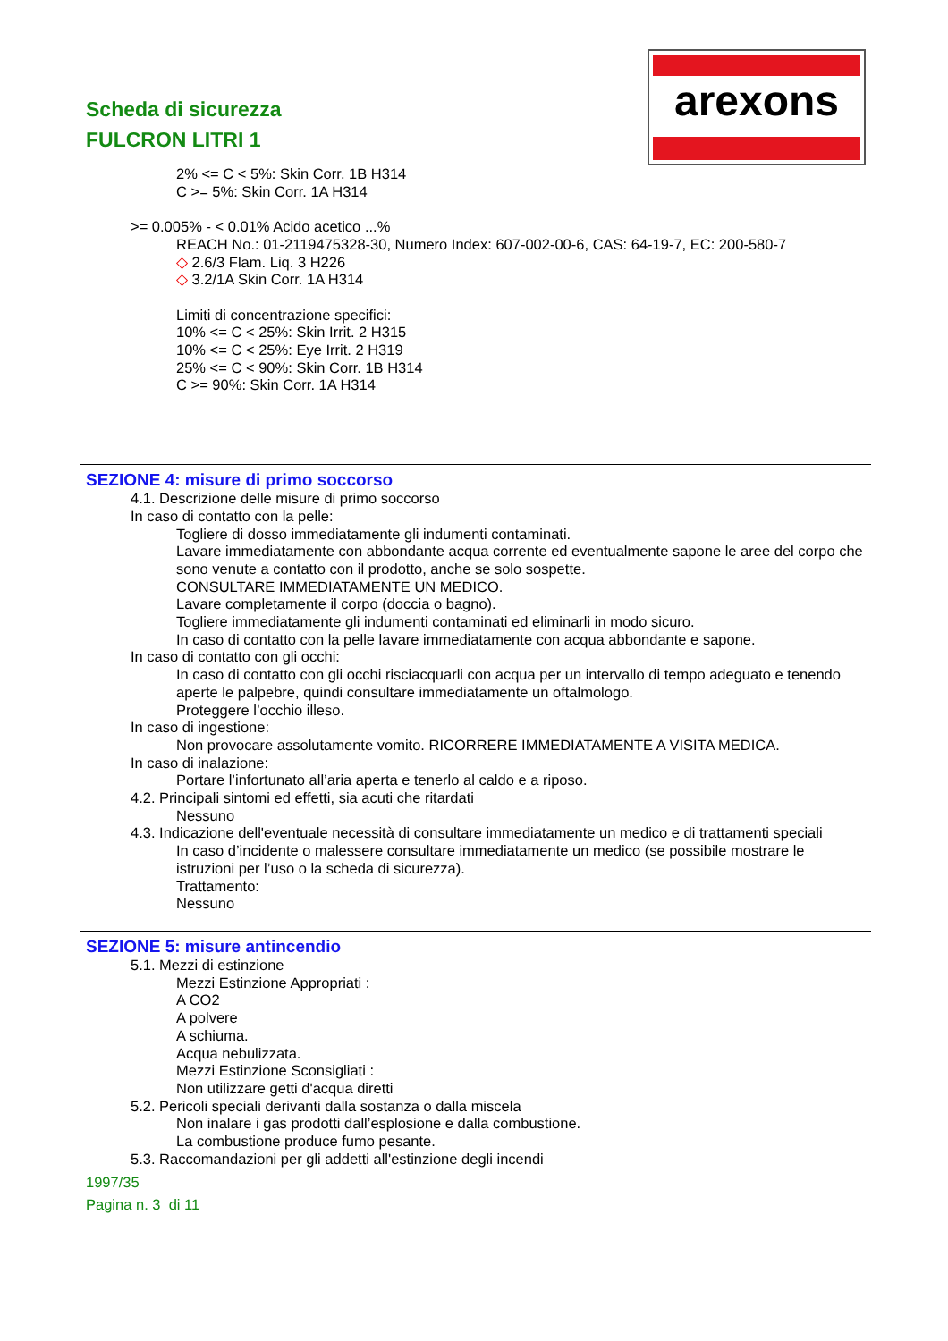Scheda di sicurezza
FULCRON LITRI 1
arexons
2% <= C < 5%: Skin Corr. 1B H314
C >= 5%: Skin Corr. 1A H314
>= 0.005% - < 0.01% Acido acetico ...%
REACH No.: 01-2119475328-30, Numero Index: 607-002-00-6, CAS: 64-19-7, EC: 200-580-7
◇ 2.6/3 Flam. Liq. 3 H226
◇ 3.2/1A Skin Corr. 1A H314
Limiti di concentrazione specifici:
10% <= C < 25%: Skin Irrit. 2 H315
10% <= C < 25%: Eye Irrit. 2 H319
25% <= C < 90%: Skin Corr. 1B H314
C >= 90%: Skin Corr. 1A H314
SEZIONE 4: misure di primo soccorso
4.1. Descrizione delle misure di primo soccorso
In caso di contatto con la pelle:
Togliere di dosso immediatamente gli indumenti contaminati.
Lavare immediatamente con abbondante acqua corrente ed eventualmente sapone le aree del corpo che sono venute a contatto con il prodotto, anche se solo sospette.
CONSULTARE IMMEDIATAMENTE UN MEDICO.
Lavare completamente il corpo (doccia o bagno).
Togliere immediatamente gli indumenti contaminati ed eliminarli in modo sicuro.
In caso di contatto con la pelle lavare immediatamente con acqua abbondante e sapone.
In caso di contatto con gli occhi:
In caso di contatto con gli occhi risciacquarli con acqua per un intervallo di tempo adeguato e tenendo aperte le palpebre, quindi consultare immediatamente un oftalmologo.
Proteggere l’occhio illeso.
In caso di ingestione:
Non provocare assolutamente vomito. RICORRERE IMMEDIATAMENTE A VISITA MEDICA.
In caso di inalazione:
Portare l’infortunato all’aria aperta e tenerlo al caldo e a riposo.
4.2. Principali sintomi ed effetti, sia acuti che ritardati
Nessuno
4.3. Indicazione dell'eventuale necessità di consultare immediatamente un medico e di trattamenti speciali
In caso d’incidente o malessere consultare immediatamente un medico (se possibile mostrare le istruzioni per l’uso o la scheda di sicurezza).
Trattamento:
Nessuno
SEZIONE 5: misure antincendio
5.1. Mezzi di estinzione
Mezzi Estinzione Appropriati :
A CO2
A polvere
A schiuma.
Acqua nebulizzata.
Mezzi Estinzione Sconsigliati :
Non utilizzare getti d'acqua diretti
5.2. Pericoli speciali derivanti dalla sostanza o dalla miscela
Non inalare i gas prodotti dall’esplosione e dalla combustione.
La combustione produce fumo pesante.
5.3. Raccomandazioni per gli addetti all'estinzione degli incendi
1997/35
Pagina n. 3 di 11